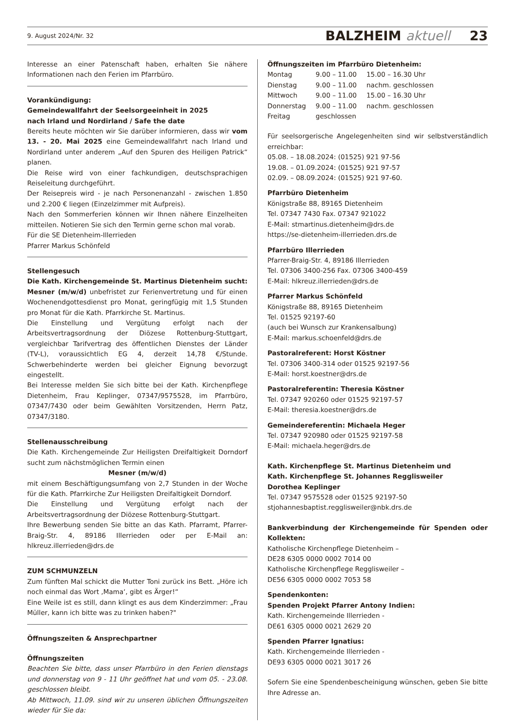9. August 2024/Nr. 32 BALZHEIM aktuell 23
Interesse an einer Patenschaft haben, erhalten Sie nähere Informationen nach den Ferien im Pfarrbüro.
Vorankündigung:
Gemeindewallfahrt der Seelsorgeeinheit in 2025
nach Irland und Nordirland / Safe the date
Bereits heute möchten wir Sie darüber informieren, dass wir vom 13. - 20. Mai 2025 eine Gemeindewallfahrt nach Irland und Nordirland unter anderem „Auf den Spuren des Heiligen Patrick“ planen.
Die Reise wird von einer fachkundigen, deutschsprachigen Reiseleitung durchgeführt.
Der Reisepreis wird - je nach Personenanzahl - zwischen 1.850 und 2.200 € liegen (Einzelzimmer mit Aufpreis).
Nach den Sommerferien können wir Ihnen nähere Einzelheiten mitteilen. Notieren Sie sich den Termin gerne schon mal vorab.
Für die SE Dietenheim-Illerrieden
Pfarrer Markus Schönfeld
Stellengesuch
Die Kath. Kirchengemeinde St. Martinus Dietenheim sucht:
Mesner (m/w/d) unbefristet zur Ferienvertretung und für einen Wochenendgottesdienst pro Monat, geringfügig mit 1,5 Stunden pro Monat für die Kath. Pfarrkirche St. Martinus.
Die Einstellung und Vergütung erfolgt nach der Arbeitsvertragsordnung der Diözese Rottenburg-Stuttgart, vergleichbar Tarifvertrag des öffentlichen Dienstes der Länder (TV-L), voraussichtlich EG 4, derzeit 14,78 €/Stunde. Schwerbehinderte werden bei gleicher Eignung bevorzugt eingestellt.
Bei Interesse melden Sie sich bitte bei der Kath. Kirchenpflege Dietenheim, Frau Keplinger, 07347/9575528, im Pfarrbüro, 07347/7430 oder beim Gewählten Vorsitzenden, Herrn Patz, 07347/3180.
Stellenausschreibung
Die Kath. Kirchengemeinde Zur Heiligsten Dreifaltigkeit Dorndorf sucht zum nächstmöglichen Termin einen
Mesner (m/w/d)
mit einem Beschäftigungsumfang von 2,7 Stunden in der Woche für die Kath. Pfarrkirche Zur Heiligsten Dreifaltigkeit Dorndorf.
Die Einstellung und Vergütung erfolgt nach der Arbeitsvertragsordnung der Diözese Rottenburg-Stuttgart.
Ihre Bewerbung senden Sie bitte an das Kath. Pfarramt, Pfarrer-Braig-Str. 4, 89186 Illerrieden oder per E-Mail an: hlkreuz.illerrieden@drs.de
ZUM SCHMUNZELN
Zum fünften Mal schickt die Mutter Toni zurück ins Bett. „Höre ich noch einmal das Wort ‚Mama‘, gibt es Ärger!“
Eine Weile ist es still, dann klingt es aus dem Kinderzimmer: „Frau Müller, kann ich bitte was zu trinken haben?"
Öffnungszeiten & Ansprechpartner
Öffnungszeiten
Beachten Sie bitte, dass unser Pfarrbüro in den Ferien dienstags und donnerstag von 9 - 11 Uhr geöffnet hat und vom 05. - 23.08. geschlossen bleibt.
Ab Mittwoch, 11.09. sind wir zu unseren üblichen Öffnungszeiten wieder für Sie da:
Öffnungszeiten im Pfarrbüro Dietenheim:
| Montag | 9.00 – 11.00 | 15.00 – 16.30 Uhr |
| Dienstag | 9.00 – 11.00 | nachm. geschlossen |
| Mittwoch | 9.00 – 11.00 | 15.00 – 16.30 Uhr |
| Donnerstag | 9.00 – 11.00 | nachm. geschlossen |
| Freitag | geschlossen | |
Für seelsorgerische Angelegenheiten sind wir selbstverständlich erreichbar:
05.08. – 18.08.2024: (01525) 921 97-56
19.08. – 01.09.2024: (01525) 921 97-57
02.09. – 08.09.2024: (01525) 921 97-60.
Pfarrbüro Dietenheim
Königstraße 88, 89165 Dietenheim
Tel. 07347 7430 Fax. 07347 921022
E-Mail: stmartinus.dietenheim@drs.de
https://se-dietenheim-illerrieden.drs.de
Pfarrbüro Illerrieden
Pfarrer-Braig-Str. 4, 89186 Illerrieden
Tel. 07306 3400-256 Fax. 07306 3400-459
E-Mail: hlkreuz.illerrieden@drs.de
Pfarrer Markus Schönfeld
Königstraße 88, 89165 Dietenheim
Tel. 01525 92197-60
(auch bei Wunsch zur Krankensalbung)
E-Mail: markus.schoenfeld@drs.de
Pastoralreferent: Horst Köstner
Tel. 07306 3400-314 oder 01525 92197-56
E-Mail: horst.koestner@drs.de
Pastoralreferentin: Theresia Köstner
Tel. 07347 920260 oder 01525 92197-57
E-Mail: theresia.koestner@drs.de
Gemeindereferentin: Michaela Heger
Tel. 07347 920980 oder 01525 92197-58
E-Mail: michaela.heger@drs.de
Kath. Kirchenpflege St. Martinus Dietenheim und
Kath. Kirchenpflege St. Johannes Regglisweiler
Dorothea Keplinger
Tel. 07347 9575528 oder 01525 92197-50
stjohannesbaptist.regglisweiler@nbk.drs.de
Bankverbindung der Kirchengemeinde für Spenden oder Kollekten:
Katholische Kirchenpflege Dietenheim –
DE28 6305 0000 0002 7014 00
Katholische Kirchenpflege Regglisweiler –
DE56 6305 0000 0002 7053 58
Spendenkonten:
Spenden Projekt Pfarrer Antony Indien:
Kath. Kirchengemeinde Illerrieden -
DE61 6305 0000 0021 2629 20
Spenden Pfarrer Ignatius:
Kath. Kirchengemeinde Illerrieden -
DE93 6305 0000 0021 3017 26
Sofern Sie eine Spendenbescheinigung wünschen, geben Sie bitte Ihre Adresse an.